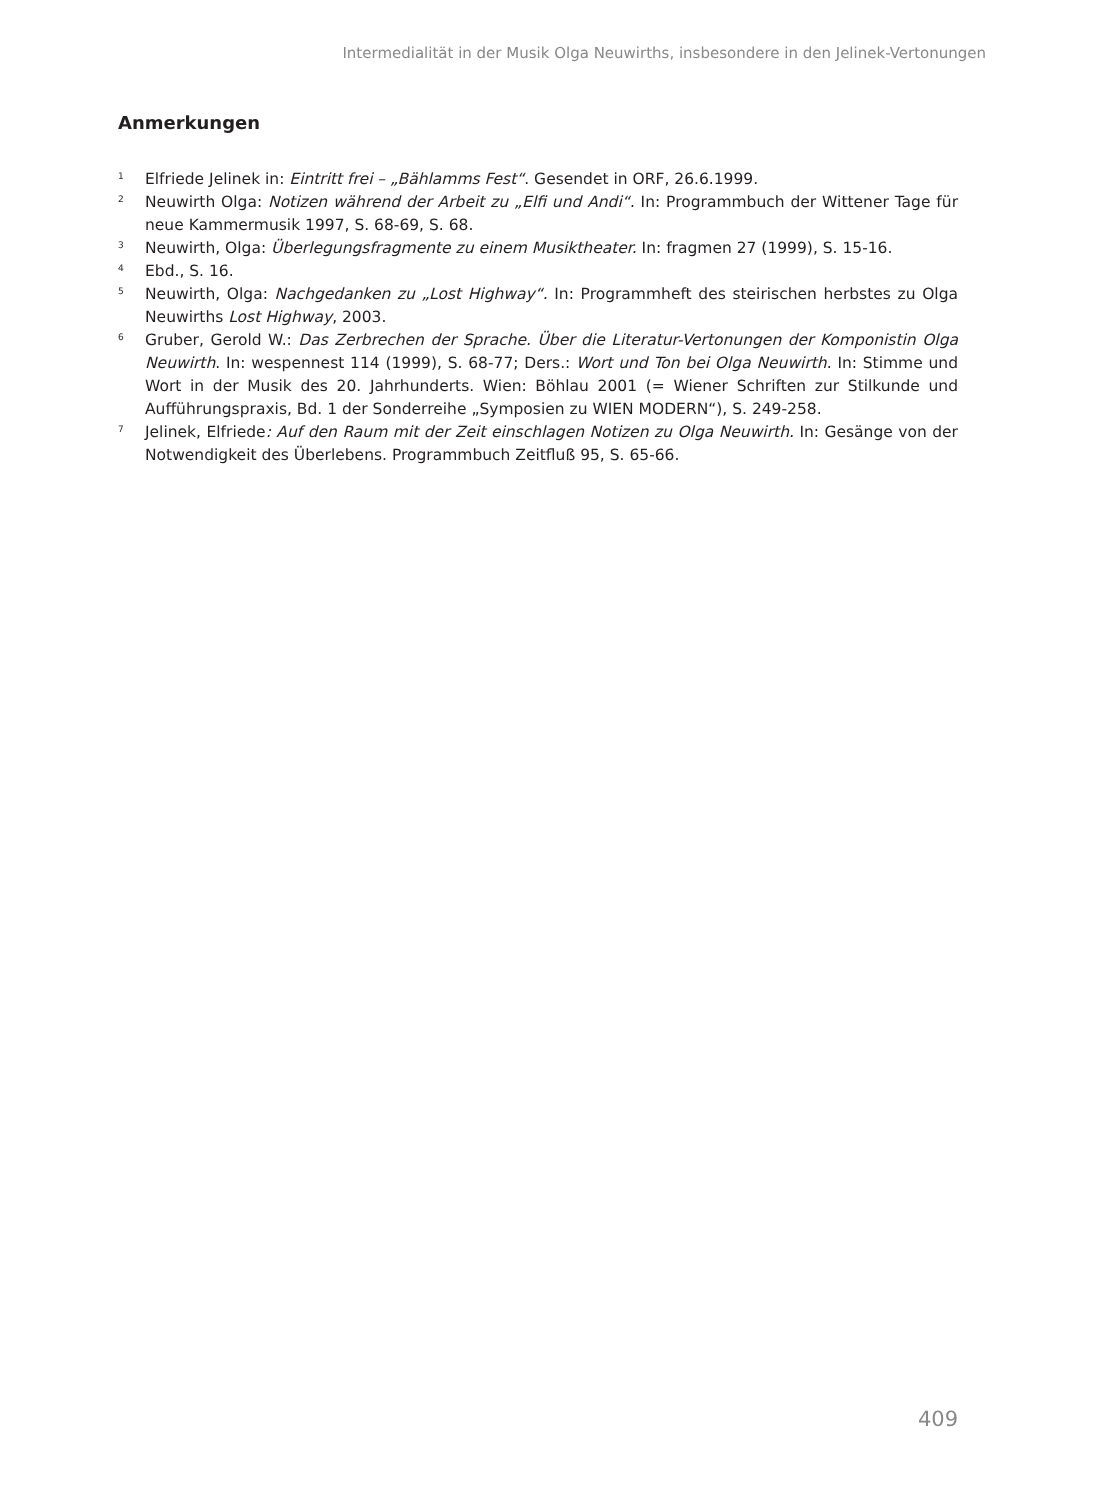Intermedialität in der Musik Olga Neuwirths, insbesondere in den Jelinek-Vertonungen
Anmerkungen
<sup>1</sup>
Elfriede Jelinek in: Eintritt frei – „Bählamms Fest“. Gesendet in ORF, 26.6.1999.
<sup>2</sup>
Neuwirth Olga: Notizen während der Arbeit zu „Elfi und Andi“. In: Programmbuch der Wittener Tage für neue Kammermusik 1997, S. 68-69, S. 68.
<sup>3</sup>
Neuwirth, Olga: Überlegungsfragmente zu einem Musiktheater. In: fragmen 27 (1999), S. 15-16.
<sup>4</sup>
Ebd., S. 16.
<sup>5</sup>
Neuwirth, Olga: Nachgedanken zu „Lost Highway“. In: Programmheft des steirischen herbstes zu Olga Neuwirths Lost Highway, 2003.
<sup>6</sup>
Gruber, Gerold W.: Das Zerbrechen der Sprache. Über die Literatur-Vertonungen der Komponistin Olga Neuwirth. In: wespennest 114 (1999), S. 68-77; Ders.: Wort und Ton bei Olga Neuwirth. In: Stimme und Wort in der Musik des 20. Jahrhunderts. Wien: Böhlau 2001 (= Wiener Schriften zur Stilkunde und Aufführungspraxis, Bd. 1 der Sonderreihe „Symposien zu WIEN MODERN“), S. 249-258.
<sup>7</sup>
Jelinek, Elfriede: Auf den Raum mit der Zeit einschlagen Notizen zu Olga Neuwirth. In: Gesänge von der Notwendigkeit des Überlebens. Programmbuch Zeitfluß 95, S. 65-66.
409